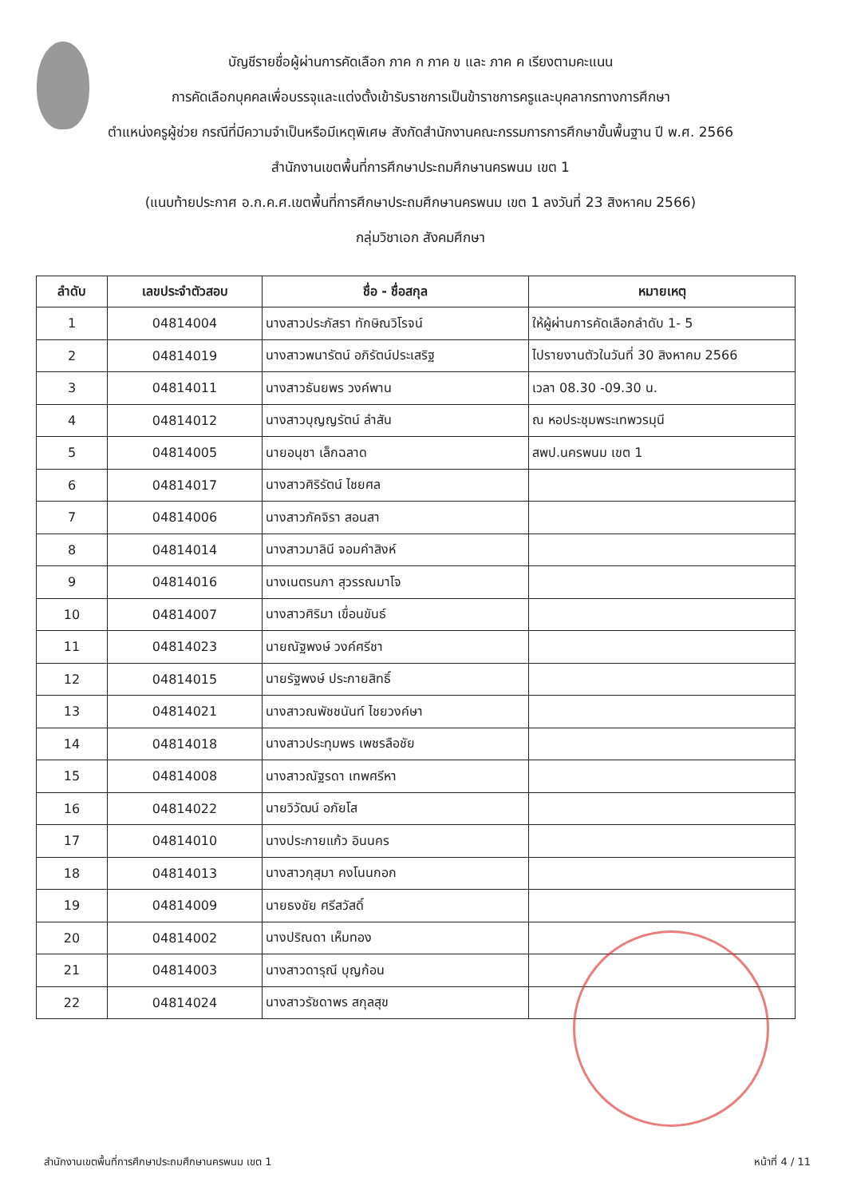บัญชีรายชื่อผู้ผ่านการคัดเลือก ภาค ก ภาค ข และ ภาค ค เรียงตามคะแนน
การคัดเลือกบุคคลเพื่อบรรจุและแต่งตั้งเข้ารับราชการเป็นข้าราชการครูและบุคลากรทางการศึกษา
ตำแหน่งครูผู้ช่วย กรณีที่มีความจำเป็นหรือมีเหตุพิเศษ สังกัดสำนักงานคณะกรรมการการศึกษาขั้นพื้นฐาน ปี พ.ศ. 2566
สำนักงานเขตพื้นที่การศึกษาประถมศึกษานครพนม เขต 1
(แนบท้ายประกาศ อ.ก.ค.ศ.เขตพื้นที่การศึกษาประถมศึกษานครพนม เขต 1 ลงวันที่ 23 สิงหาคม 2566)
กลุ่มวิชาเอก สังคมศึกษา
| ลำดับ | เลขประจำตัวสอบ | ชื่อ - ชื่อสกุล | หมายเหตุ |
| --- | --- | --- | --- |
| 1 | 04814004 | นางสาวประภัสรา ทักษิณวิโรจน์ | ให้ผู้ผ่านการคัดเลือกลำดับ 1- 5 |
| 2 | 04814019 | นางสาวพนารัตน์ อภิรัตน์ประเสริฐ | ไปรายงานตัวในวันที่ 30 สิงหาคม 2566 |
| 3 | 04814011 | นางสาวธันยพร วงค์พาน | เวลา 08.30 -09.30 น. |
| 4 | 04814012 | นางสาวบุญญรัตน์ ลำสัน | ณ หอประชุมพระเทพวรมุนี |
| 5 | 04814005 | นายอนุชา เล็กฉลาด | สพป.นครพนม เขต 1 |
| 6 | 04814017 | นางสาวศิริรัตน์ ไชยศล | |
| 7 | 04814006 | นางสาวภัคจิรา สอนสา | |
| 8 | 04814014 | นางสาวมาลินี จอมคำสิงห์ | |
| 9 | 04814016 | นางเนตรนภา สุวรรณมาโจ | |
| 10 | 04814007 | นางสาวศิริมา เขื่อนขันธ์ | |
| 11 | 04814023 | นายณัฐพงษ์ วงค์ศรีชา | |
| 12 | 04814015 | นายรัฐพงษ์ ประกายสิทธิ์ | |
| 13 | 04814021 | นางสาวณพัชชนันท์ ไชยวงค์ษา | |
| 14 | 04814018 | นางสาวประทุมพร เพชรลือชัย | |
| 15 | 04814008 | นางสาวณัฐรดา เทพศรีหา | |
| 16 | 04814022 | นายวิวัฒน์ อภัยโส | |
| 17 | 04814010 | นางประกายแก้ว อินนคร | |
| 18 | 04814013 | นางสาวกุสุมา คงโนนกอก | |
| 19 | 04814009 | นายธงชัย ศรีสวัสดิ์ | |
| 20 | 04814002 | นางปริณดา เห็มทอง | |
| 21 | 04814003 | นางสาวดารุณี บุญก้อน | |
| 22 | 04814024 | นางสาวรัชดาพร สกุลสุข | |
สำนักงานเขตพื้นที่การศึกษาประถมศึกษานครพนม เขต 1 หน้าที่ 4 / 11